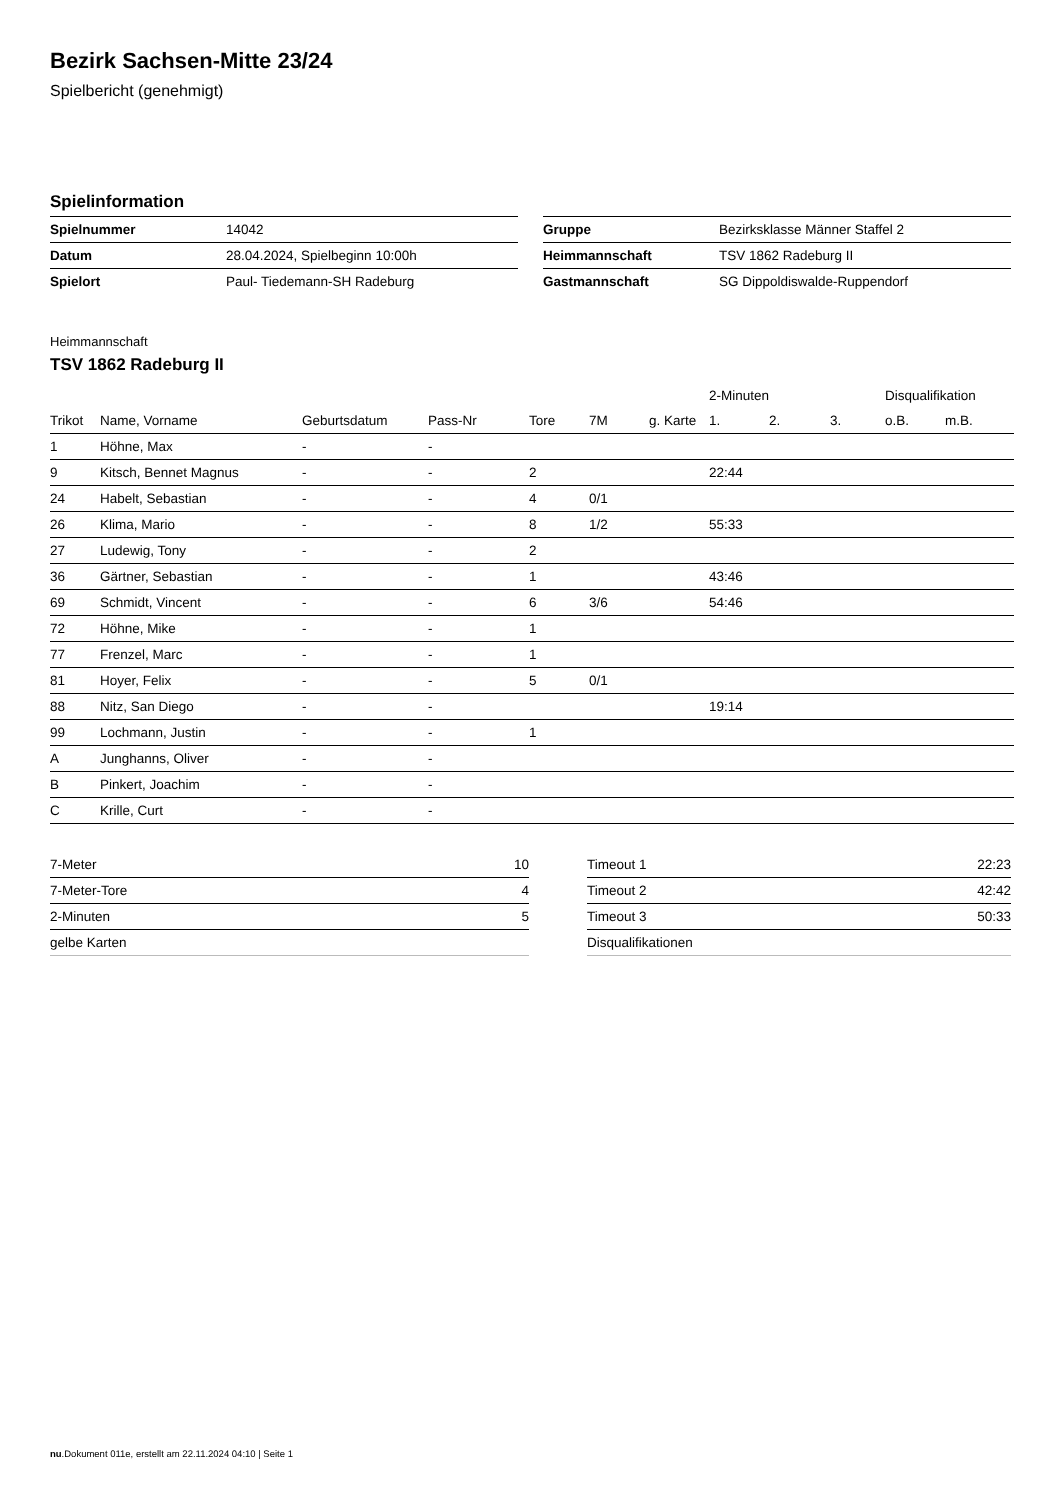Bezirk Sachsen-Mitte 23/24
Spielbericht (genehmigt)
Spielinformation
| Spielnummer | 14042 |
| Datum | 28.04.2024, Spielbeginn 10:00h |
| Spielort | Paul- Tiedemann-SH Radeburg |
| Gruppe | Bezirksklasse Männer Staffel 2 |
| Heimmannschaft | TSV 1862 Radeburg II |
| Gastmannschaft | SG Dippoldiswalde-Ruppendorf |
Heimmannschaft
TSV 1862 Radeburg II
| | | | | | | | 2-Minuten | | | Disqualifikation | |
| --- | --- | --- | --- | --- | --- | --- | --- | --- | --- | --- | --- |
| Trikot | Name, Vorname | Geburtsdatum | Pass-Nr | Tore | 7M | g. Karte | 1. | 2. | 3. | o.B. | m.B. |
| 1 | Höhne, Max | - | - | | | | | | | | |
| 9 | Kitsch, Bennet Magnus | - | - | 2 | | | 22:44 | | | | |
| 24 | Habelt, Sebastian | - | - | 4 | 0/1 | | | | | | |
| 26 | Klima, Mario | - | - | 8 | 1/2 | | 55:33 | | | | |
| 27 | Ludewig, Tony | - | - | 2 | | | | | | | |
| 36 | Gärtner, Sebastian | - | - | 1 | | | 43:46 | | | | |
| 69 | Schmidt, Vincent | - | - | 6 | 3/6 | | 54:46 | | | | |
| 72 | Höhne, Mike | - | - | 1 | | | | | | | |
| 77 | Frenzel, Marc | - | - | 1 | | | | | | | |
| 81 | Hoyer, Felix | - | - | 5 | 0/1 | | | | | | |
| 88 | Nitz, San Diego | - | - | | | | 19:14 | | | | |
| 99 | Lochmann, Justin | - | - | 1 | | | | | | | |
| A | Junghanns, Oliver | - | - | | | | | | | | |
| B | Pinkert, Joachim | - | - | | | | | | | | |
| C | Krille, Curt | - | - | | | | | | | | |
| 7-Meter | 10 |
| 7-Meter-Tore | 4 |
| 2-Minuten | 5 |
| gelbe Karten | |
| Timeout 1 | 22:23 |
| Timeout 2 | 42:42 |
| Timeout 3 | 50:33 |
| Disqualifikationen | |
nu.Dokument 011e, erstellt am 22.11.2024 04:10 | Seite 1